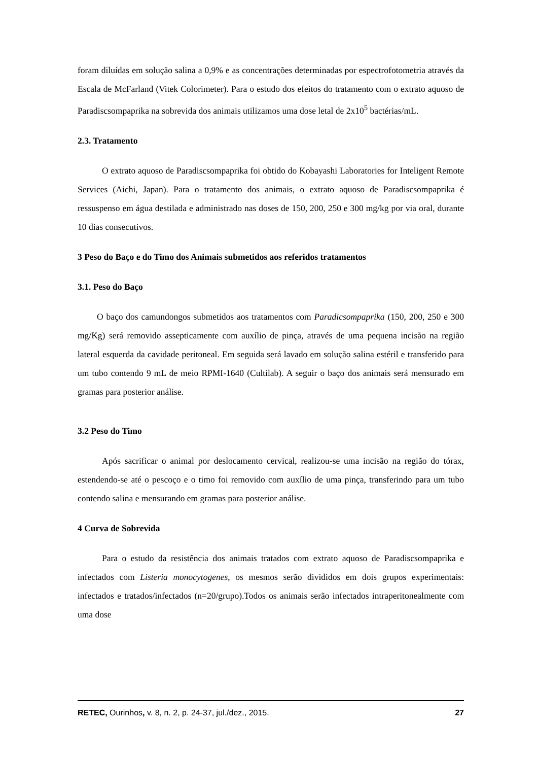foram diluídas em solução salina a 0,9% e as concentrações determinadas por espectrofotometria através da Escala de McFarland (Vitek Colorimeter). Para o estudo dos efeitos do tratamento com o extrato aquoso de Paradiscsompaprika na sobrevida dos animais utilizamos uma dose letal de 2x10<sup>5</sup> bactérias/mL.
2.3. Tratamento
O extrato aquoso de Paradiscsompaprika foi obtido do Kobayashi Laboratories for Inteligent Remote Services (Aichi, Japan). Para o tratamento dos animais, o extrato aquoso de Paradiscsompaprika é ressuspenso em água destilada e administrado nas doses de 150, 200, 250 e 300 mg/kg por via oral, durante 10 dias consecutivos.
3 Peso do Baço e do Timo dos Animais submetidos aos referidos tratamentos
3.1. Peso do Baço
O baço dos camundongos submetidos aos tratamentos com Paradicsompaprika (150, 200, 250 e 300 mg/Kg) será removido assepticamente com auxílio de pinça, através de uma pequena incisão na região lateral esquerda da cavidade peritoneal. Em seguida será lavado em solução salina estéril e transferido para um tubo contendo 9 mL de meio RPMI-1640 (Cultilab). A seguir o baço dos animais será mensurado em gramas para posterior análise.
3.2 Peso do Timo
Após sacrificar o animal por deslocamento cervical, realizou-se uma incisão na região do tórax, estendendo-se até o pescoço e o timo foi removido com auxílio de uma pinça, transferindo para um tubo contendo salina e mensurando em gramas para posterior análise.
4 Curva de Sobrevida
Para o estudo da resistência dos animais tratados com extrato aquoso de Paradiscsompaprika e infectados com Listeria monocytogenes, os mesmos serão divididos em dois grupos experimentais: infectados e tratados/infectados (n=20/grupo).Todos os animais serão infectados intraperitonealmente com uma dose
RETEC, Ourinhos, v. 8, n. 2, p. 24-37, jul./dez., 2015. 27